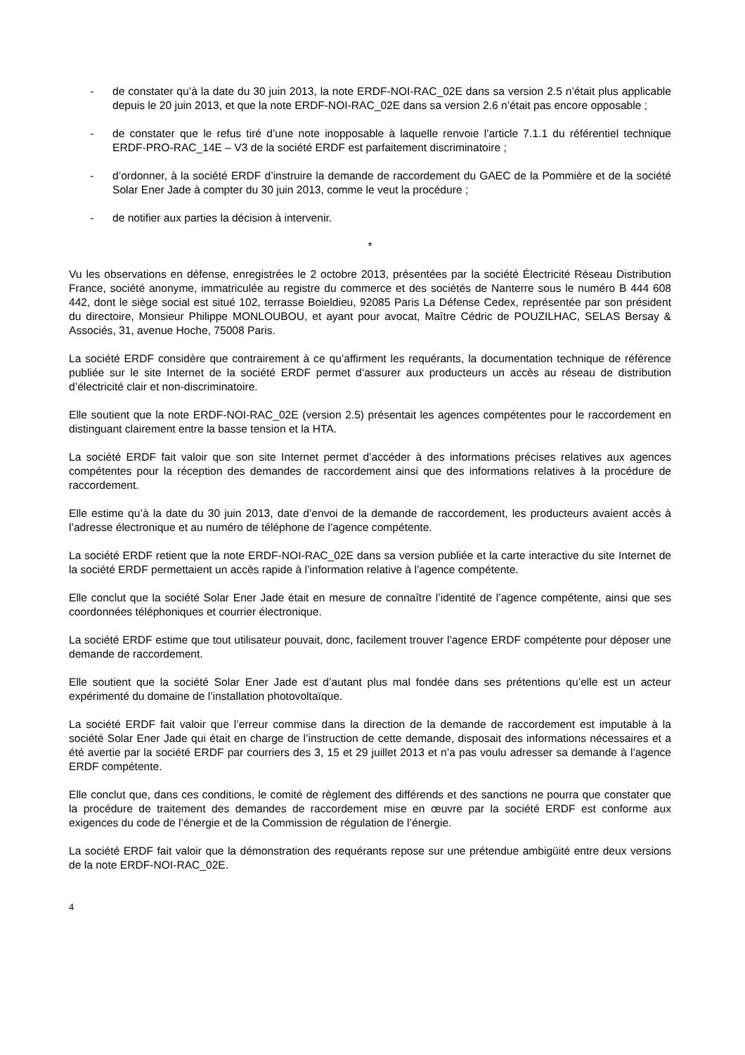- de constater qu’à la date du 30 juin 2013, la note ERDF-NOI-RAC_02E dans sa version 2.5 n’était plus applicable depuis le 20 juin 2013, et que la note ERDF-NOI-RAC_02E dans sa version 2.6 n’était pas encore opposable ;
- de constater que le refus tiré d’une note inopposable à laquelle renvoie l’article 7.1.1 du référentiel technique ERDF-PRO-RAC_14E – V3 de la société ERDF est parfaitement discriminatoire ;
- d’ordonner, à la société ERDF d’instruire la demande de raccordement du GAEC de la Pommière et de la société Solar Ener Jade à compter du 30 juin 2013, comme le veut la procédure ;
- de notifier aux parties la décision à intervenir.
*
Vu les observations en défense, enregistrées le 2 octobre 2013, présentées par la société Électricité Réseau Distribution France, société anonyme, immatriculée au registre du commerce et des sociétés de Nanterre sous le numéro B 444 608 442, dont le siège social est situé 102, terrasse Boieldieu, 92085 Paris La Défense Cedex, représentée par son président du directoire, Monsieur Philippe MONLOUBOU, et ayant pour avocat, Maître Cédric de POUZILHAC, SELAS Bersay & Associés, 31, avenue Hoche, 75008 Paris.
La société ERDF considère que contrairement à ce qu’affirment les requérants, la documentation technique de référence publiée sur le site Internet de la société ERDF permet d’assurer aux producteurs un accès au réseau de distribution d’électricité clair et non-discriminatoire.
Elle soutient que la note ERDF-NOI-RAC_02E (version 2.5) présentait les agences compétentes pour le raccordement en distinguant clairement entre la basse tension et la HTA.
La société ERDF fait valoir que son site Internet permet d’accéder à des informations précises relatives aux agences compétentes pour la réception des demandes de raccordement ainsi que des informations relatives à la procédure de raccordement.
Elle estime qu’à la date du 30 juin 2013, date d’envoi de la demande de raccordement, les producteurs avaient accès à l’adresse électronique et au numéro de téléphone de l’agence compétente.
La société ERDF retient que la note ERDF-NOI-RAC_02E dans sa version publiée et la carte interactive du site Internet de la société ERDF permettaient un accès rapide à l’information relative à l’agence compétente.
Elle conclut que la société Solar Ener Jade était en mesure de connaître l’identité de l’agence compétente, ainsi que ses coordonnées téléphoniques et courrier électronique.
La société ERDF estime que tout utilisateur pouvait, donc, facilement trouver l’agence ERDF compétente pour déposer une demande de raccordement.
Elle soutient que la société Solar Ener Jade est d’autant plus mal fondée dans ses prétentions qu’elle est un acteur expérimenté du domaine de l’installation photovoltaïque.
La société ERDF fait valoir que l’erreur commise dans la direction de la demande de raccordement est imputable à la société Solar Ener Jade qui était en charge de l’instruction de cette demande, disposait des informations nécessaires et a été avertie par la société ERDF par courriers des 3, 15 et 29 juillet 2013 et n’a pas voulu adresser sa demande à l’agence ERDF compétente.
Elle conclut que, dans ces conditions, le comité de règlement des différends et des sanctions ne pourra que constater que la procédure de traitement des demandes de raccordement mise en œuvre par la société ERDF est conforme aux exigences du code de l’énergie et de la Commission de régulation de l’énergie.
La société ERDF fait valoir que la démonstration des requérants repose sur une prétendue ambigüité entre deux versions de la note ERDF-NOI-RAC_02E.
4